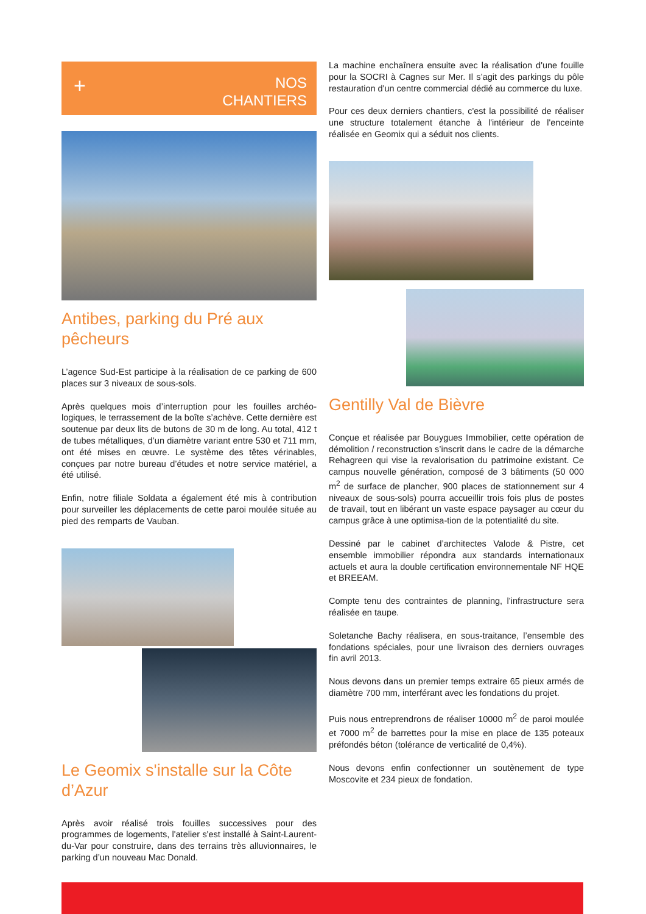+
NOS
CHANTIERS
Antibes, parking du Pré aux pêcheurs
L’agence Sud-Est participe à la réalisation de ce parking de 600 places sur 3 niveaux de sous-sols.
Après quelques mois d’interruption pour les fouilles archéo-logiques, le terrassement de la boîte s’achève. Cette dernière est soutenue par deux lits de butons de 30 m de long. Au total, 412 t de tubes métalliques, d’un diamètre variant entre 530 et 711 mm, ont été mises en œuvre. Le système des têtes vérinables, conçues par notre bureau d’études et notre service matériel, a été utilisé.
Enfin, notre filiale Soldata a également été mis à contribution pour surveiller les déplacements de cette paroi moulée située au pied des remparts de Vauban.
Le Geomix s'installe sur la Côte d’Azur
Après avoir réalisé trois fouilles successives pour des programmes de logements, l'atelier s'est installé à Saint-Laurent-du-Var pour construire, dans des terrains très alluvionnaires, le parking d’un nouveau Mac Donald.
La machine enchaînera ensuite avec la réalisation d'une fouille pour la SOCRI à Cagnes sur Mer. Il s’agit des parkings du pôle restauration d'un centre commercial dédié au commerce du luxe.
Pour ces deux derniers chantiers, c'est la possibilité de réaliser une structure totalement étanche à l'intérieur de l'enceinte réalisée en Geomix qui a séduit nos clients.
Gentilly Val de Bièvre
Conçue et réalisée par Bouygues Immobilier, cette opération de démolition / reconstruction s’inscrit dans le cadre de la démarche Rehagreen qui vise la revalorisation du patrimoine existant. Ce campus nouvelle génération, composé de 3 bâtiments (50 000 m<sup>2</sup> de surface de plancher, 900 places de stationnement sur 4 niveaux de sous-sols) pourra accueillir trois fois plus de postes de travail, tout en libérant un vaste espace paysager au cœur du campus grâce à une optimisa-tion de la potentialité du site.
Dessiné par le cabinet d’architectes Valode & Pistre, cet ensemble immobilier répondra aux standards internationaux actuels et aura la double certification environnementale NF HQE et BREEAM.
Compte tenu des contraintes de planning, l’infrastructure sera réalisée en taupe.
Soletanche Bachy réalisera, en sous-traitance, l’ensemble des fondations spéciales, pour une livraison des derniers ouvrages fin avril 2013.
Nous devons dans un premier temps extraire 65 pieux armés de diamètre 700 mm, interférant avec les fondations du projet.
Puis nous entreprendrons de réaliser 10000 m<sup>2</sup> de paroi moulée et 7000 m<sup>2</sup> de barrettes pour la mise en place de 135 poteaux préfondés béton (tolérance de verticalité de 0,4%).
Nous devons enfin confectionner un soutènement de type Moscovite et 234 pieux de fondation.